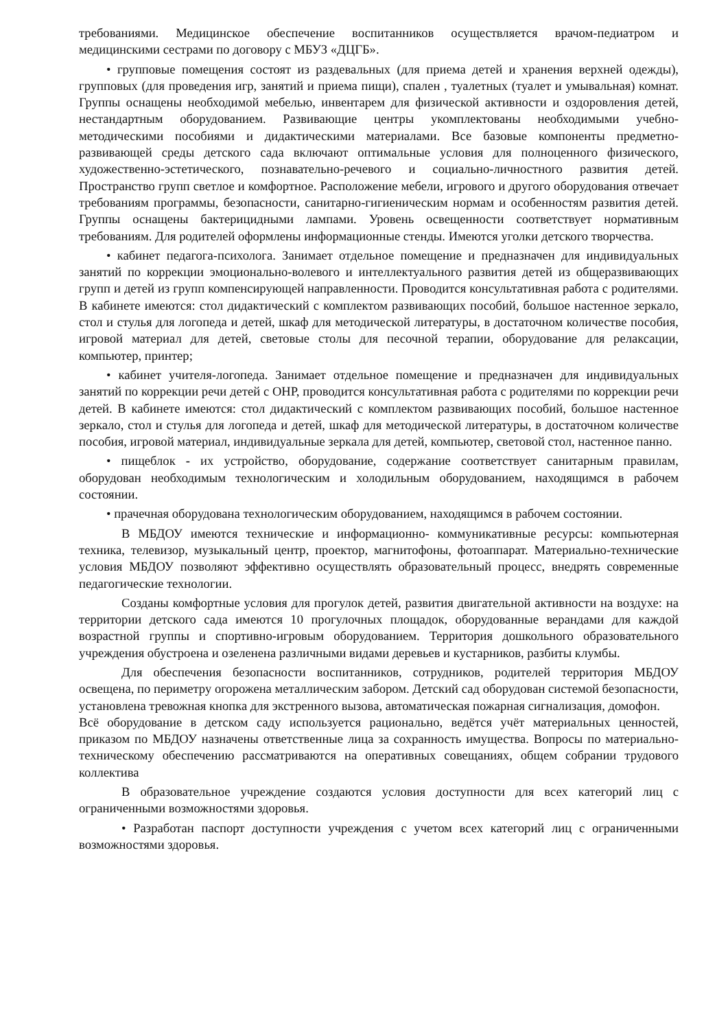требованиями. Медицинское обеспечение воспитанников осуществляется врачом-педиатром и медицинскими сестрами по договору с МБУЗ «ДЦГБ».
• групповые помещения состоят из раздевальных (для приема детей и хранения верхней одежды), групповых (для проведения игр, занятий и приема пищи), спален , туалетных (туалет и умывальная) комнат. Группы оснащены необходимой мебелью, инвентарем для физической активности и оздоровления детей, нестандартным оборудованием. Развивающие центры укомплектованы необходимыми учебно-методическими пособиями и дидактическими материалами. Все базовые компоненты предметно-развивающей среды детского сада включают оптимальные условия для полноценного физического, художественно-эстетического, познавательно-речевого и социально-личностного развития детей. Пространство групп светлое и комфортное. Расположение мебели, игрового и другого оборудования отвечает требованиям программы, безопасности, санитарно-гигиеническим нормам и особенностям развития детей. Группы оснащены бактерицидными лампами. Уровень освещенности соответствует нормативным требованиям. Для родителей оформлены информационные стенды. Имеются уголки детского творчества.
• кабинет педагога-психолога. Занимает отдельное помещение и предназначен для индивидуальных занятий по коррекции эмоционально-волевого и интеллектуального развития детей из общеразвивающих групп и детей из групп компенсирующей направленности. Проводится консультативная работа с родителями. В кабинете имеются: стол дидактический с комплектом развивающих пособий, большое настенное зеркало, стол и стулья для логопеда и детей, шкаф для методической литературы, в достаточном количестве пособия, игровой материал для детей, световые столы для песочной терапии, оборудование для релаксации, компьютер, принтер;
• кабинет учителя-логопеда. Занимает отдельное помещение и предназначен для индивидуальных занятий по коррекции речи детей с ОНР, проводится консультативная работа с родителями по коррекции речи детей. В кабинете имеются: стол дидактический с комплектом развивающих пособий, большое настенное зеркало, стол и стулья для логопеда и детей, шкаф для методической литературы, в достаточном количестве пособия, игровой материал, индивидуальные зеркала для детей, компьютер, световой стол, настенное панно.
• пищеблок - их устройство, оборудование, содержание соответствует санитарным правилам, оборудован необходимым технологическим и холодильным оборудованием, находящимся в рабочем состоянии.
• прачечная оборудована технологическим оборудованием, находящимся в рабочем состоянии.
В МБДОУ имеются технические и информационно- коммуникативные ресурсы: компьютерная техника, телевизор, музыкальный центр, проектор, магнитофоны, фотоаппарат. Материально-технические условия МБДОУ позволяют эффективно осуществлять образовательный процесс, внедрять современные педагогические технологии.
Созданы комфортные условия для прогулок детей, развития двигательной активности на воздухе: на территории детского сада имеются 10 прогулочных площадок, оборудованные верандами для каждой возрастной группы и спортивно-игровым оборудованием. Территория дошкольного образовательного учреждения обустроена и озеленена различными видами деревьев и кустарников, разбиты клумбы.
Для обеспечения безопасности воспитанников, сотрудников, родителей территория МБДОУ освещена, по периметру огорожена металлическим забором. Детский сад оборудован системой безопасности, установлена тревожная кнопка для экстренного вызова, автоматическая пожарная сигнализация, домофон.
Всё оборудование в детском саду используется рационально, ведётся учёт материальных ценностей, приказом по МБДОУ назначены ответственные лица за сохранность имущества. Вопросы по материально-техническому обеспечению рассматриваются на оперативных совещаниях, общем собрании трудового коллектива
В образовательное учреждение создаются условия доступности для всех категорий лиц с ограниченными возможностями здоровья.
• Разработан паспорт доступности учреждения с учетом всех категорий лиц с ограниченными возможностями здоровья.